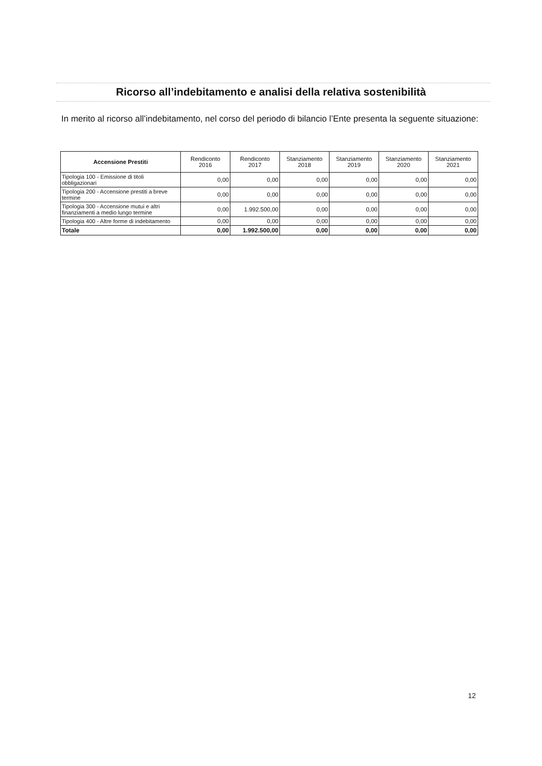Ricorso all’indebitamento e analisi della relativa sostenibilità
In merito al ricorso all’indebitamento, nel corso del periodo di bilancio l’Ente presenta la seguente situazione:
| Accensione Prestiti | Rendiconto 2016 | Rendiconto 2017 | Stanziamento 2018 | Stanziamento 2019 | Stanziamento 2020 | Stanziamento 2021 |
| --- | --- | --- | --- | --- | --- | --- |
| Tipologia 100 - Emissione di titoli obbligazionari | 0,00 | 0,00 | 0,00 | 0,00 | 0,00 | 0,00 |
| Tipologia 200 - Accensione prestiti a breve termine | 0,00 | 0,00 | 0,00 | 0,00 | 0,00 | 0,00 |
| Tipologia 300 - Accensione mutui e altri finanziamenti a medio lungo termine | 0,00 | 1.992.500,00 | 0,00 | 0,00 | 0,00 | 0,00 |
| Tipologia 400 - Altre forme di indebitamento | 0,00 | 0,00 | 0,00 | 0,00 | 0,00 | 0,00 |
| Totale | 0,00 | 1.992.500,00 | 0,00 | 0,00 | 0,00 | 0,00 |
12